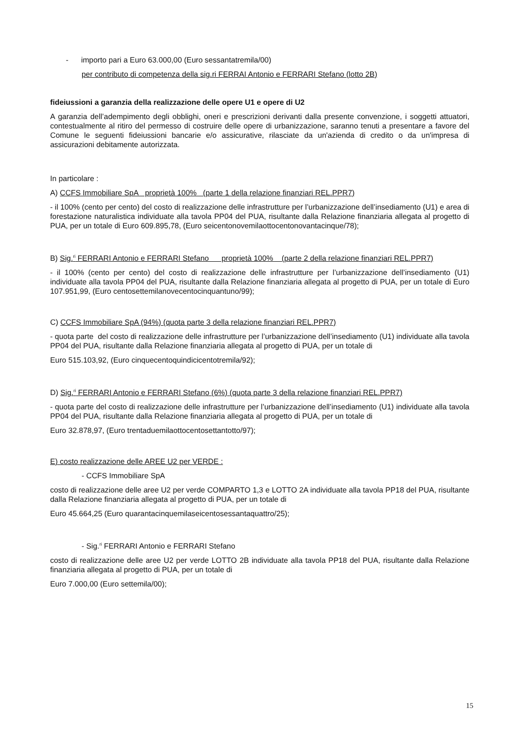- importo pari a Euro 63.000,00 (Euro sessantatremila/00)
per contributo di competenza della sig.ri FERRAI Antonio e FERRARI Stefano (lotto 2B)
fideiussioni a garanzia della realizzazione delle opere U1 e opere di U2
A garanzia dell’adempimento degli obblighi, oneri e prescrizioni derivanti dalla presente convenzione, i soggetti attuatori, contestualmente al ritiro del permesso di costruire delle opere di urbanizzazione, saranno tenuti a presentare a favore del Comune le seguenti fideiussioni bancarie e/o assicurative, rilasciate da un'azienda di credito o da un'impresa di assicurazioni debitamente autorizzata.
In particolare :
A) CCFS Immobiliare SpA proprietà 100% (parte 1 della relazione finanziari REL.PPR7)
- il 100% (cento per cento) del costo di realizzazione delle infrastrutture per l’urbanizzazione dell’insediamento (U1) e area di forestazione naturalistica individuate alla tavola PP04 del PUA, risultante dalla Relazione finanziaria allegata al progetto di PUA, per un totale di Euro 609.895,78, (Euro seicentonovemilaottocentonovantacinque/78);
B) Sig.<sup>ri</sup> FERRARI Antonio e FERRARI Stefano proprietà 100% (parte 2 della relazione finanziari REL.PPR7)
- il 100% (cento per cento) del costo di realizzazione delle infrastrutture per l’urbanizzazione dell’insediamento (U1) individuate alla tavola PP04 del PUA, risultante dalla Relazione finanziaria allegata al progetto di PUA, per un totale di Euro 107.951,99, (Euro centosettemilanovecentocinquantuno/99);
C) CCFS Immobiliare SpA (94%) (quota parte 3 della relazione finanziari REL.PPR7)
- quota parte del costo di realizzazione delle infrastrutture per l’urbanizzazione dell’insediamento (U1) individuate alla tavola PP04 del PUA, risultante dalla Relazione finanziaria allegata al progetto di PUA, per un totale di
Euro 515.103,92, (Euro cinquecentoquindicicentotremila/92);
D) Sig.<sup>ri</sup> FERRARI Antonio e FERRARI Stefano (6%) (quota parte 3 della relazione finanziari REL.PPR7)
- quota parte del costo di realizzazione delle infrastrutture per l’urbanizzazione dell’insediamento (U1) individuate alla tavola PP04 del PUA, risultante dalla Relazione finanziaria allegata al progetto di PUA, per un totale di
Euro 32.878,97, (Euro trentaduemilaottocentosettantotto/97);
E) costo realizzazione delle AREE U2 per VERDE :
- CCFS Immobiliare SpA
costo di realizzazione delle aree U2 per verde COMPARTO 1,3 e LOTTO 2A individuate alla tavola PP18 del PUA, risultante dalla Relazione finanziaria allegata al progetto di PUA, per un totale di
Euro 45.664,25 (Euro quarantacinquemilaseicentosessantaquattro/25);
- Sig.<sup>ri</sup> FERRARI Antonio e FERRARI Stefano
costo di realizzazione delle aree U2 per verde LOTTO 2B individuate alla tavola PP18 del PUA, risultante dalla Relazione finanziaria allegata al progetto di PUA, per un totale di
Euro 7.000,00 (Euro settemila/00);
15